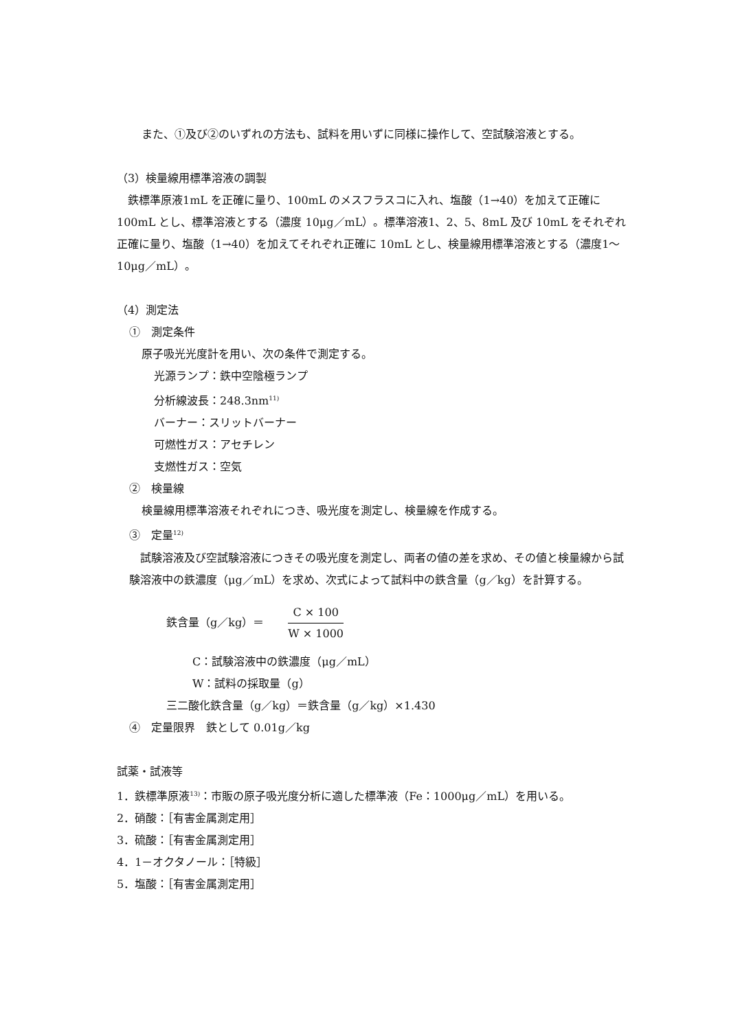また、①及び②のいずれの方法も、試料を用いずに同様に操作して、空試験溶液とする。
（3）検量線用標準溶液の調製
　鉄標準原液1mL を正確に量り、100mL のメスフラスコに入れ、塩酸（1→40）を加えて正確に 100mL とし、標準溶液とする（濃度 10μg／mL）。標準溶液1、2、5、8mL 及び 10mL をそれぞれ正確に量り、塩酸（1→40）を加えてそれぞれ正確に 10mL とし、検量線用標準溶液とする（濃度1～10μg／mL）。
（4）測定法
①　測定条件
原子吸光光度計を用い、次の条件で測定する。
光源ランプ：鉄中空陰極ランプ
分析線波長：248.3nm<sup>11)</sup>
バーナー：スリットバーナー
可燃性ガス：アセチレン
支燃性ガス：空気
②　検量線
検量線用標準溶液それぞれにつき、吸光度を測定し、検量線を作成する。
③　定量<sup>12)</sup>
　試験溶液及び空試験溶液につきその吸光度を測定し、両者の値の差を求め、その値と検量線から試験溶液中の鉄濃度（μg／mL）を求め、次式によって試料中の鉄含量（g／kg）を計算する。
鉄含量（g／kg）＝ C × 100 W × 1000
C：試験溶液中の鉄濃度（μg／mL）
W：試料の採取量（g）
三二酸化鉄含量（g／kg）＝鉄含量（g／kg）×1.430
④　定量限界　鉄として 0.01g／kg
試薬・試液等
1．鉄標準原液<sup>13)</sup>：市販の原子吸光度分析に適した標準液（Fe：1000μg／mL）を用いる。
2．硝酸：［有害金属測定用］
3．硫酸：［有害金属測定用］
4．1－オクタノール：［特級］
5．塩酸：［有害金属測定用］